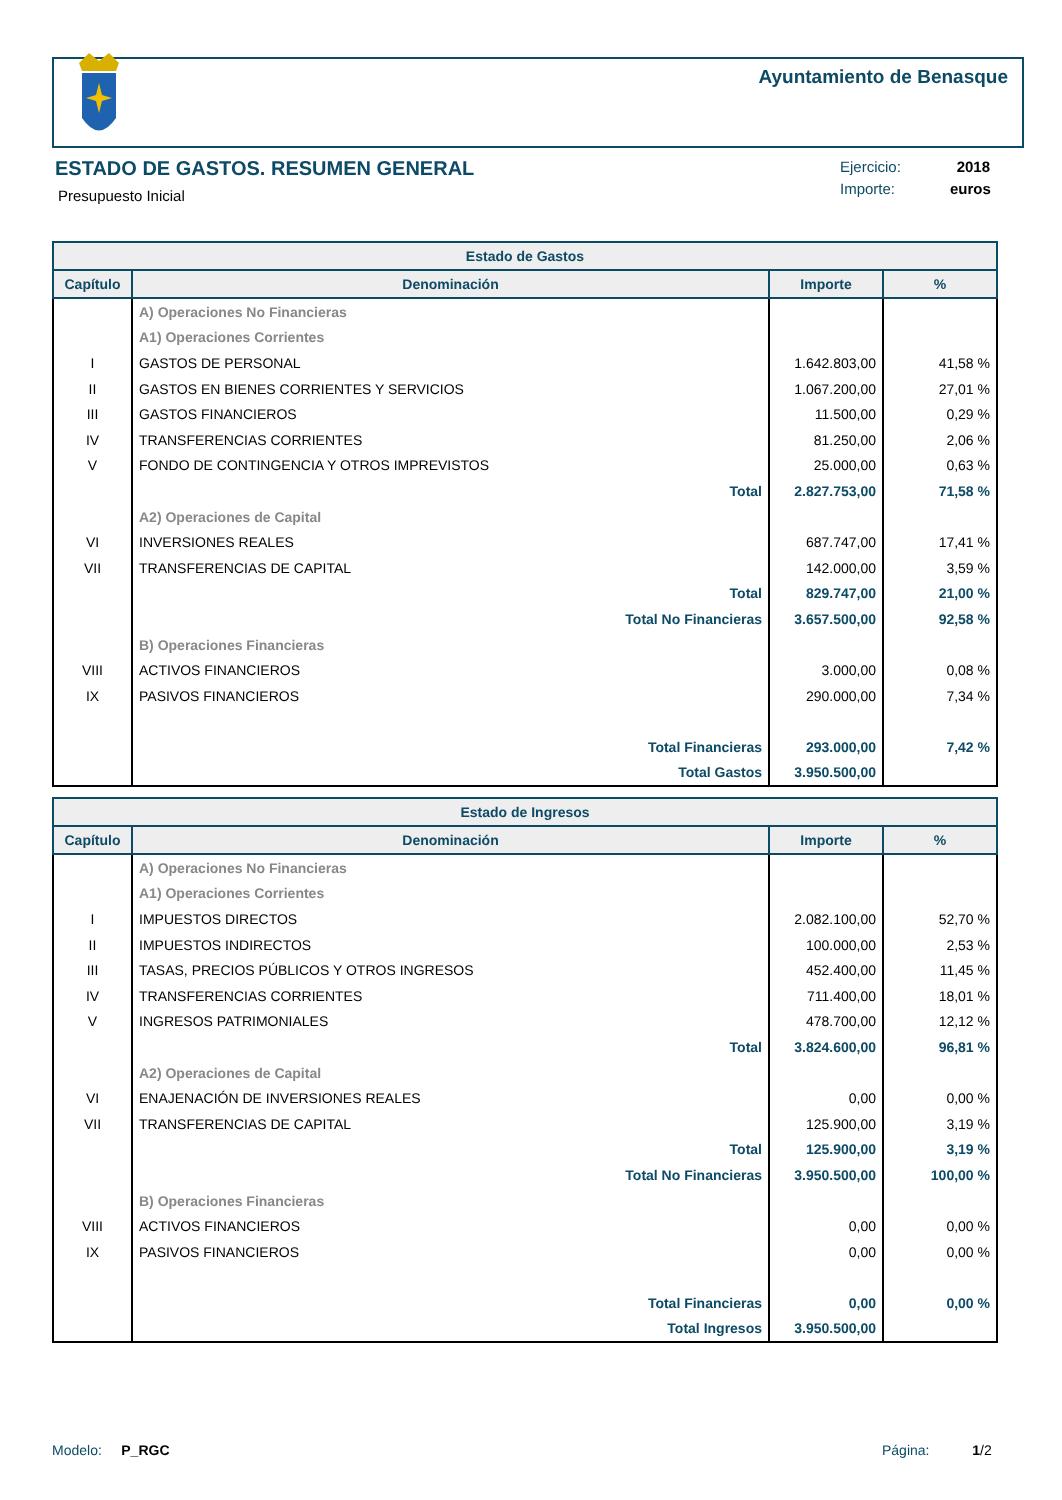Ayuntamiento de Benasque
ESTADO DE GASTOS. RESUMEN GENERAL
Presupuesto Inicial
Ejercicio: 2018
Importe: euros
| Estado de Gastos | | | |
| --- | --- | --- | --- |
| Capítulo | Denominación | Importe | % |
| | A) Operaciones No Financieras | | |
| | A1) Operaciones Corrientes | | |
| I | GASTOS DE PERSONAL | 1.642.803,00 | 41,58 % |
| II | GASTOS EN BIENES CORRIENTES Y SERVICIOS | 1.067.200,00 | 27,01 % |
| III | GASTOS FINANCIEROS | 11.500,00 | 0,29 % |
| IV | TRANSFERENCIAS CORRIENTES | 81.250,00 | 2,06 % |
| V | FONDO DE CONTINGENCIA Y OTROS IMPREVISTOS | 25.000,00 | 0,63 % |
| | Total | 2.827.753,00 | 71,58 % |
| | A2) Operaciones de Capital | | |
| VI | INVERSIONES REALES | 687.747,00 | 17,41 % |
| VII | TRANSFERENCIAS DE CAPITAL | 142.000,00 | 3,59 % |
| | Total | 829.747,00 | 21,00 % |
| | Total No Financieras | 3.657.500,00 | 92,58 % |
| | B) Operaciones Financieras | | |
| VIII | ACTIVOS FINANCIEROS | 3.000,00 | 0,08 % |
| IX | PASIVOS FINANCIEROS | 290.000,00 | 7,34 % |
| | Total Financieras | 293.000,00 | 7,42 % |
| | Total Gastos | 3.950.500,00 | |
| Estado de Ingresos | | | |
| --- | --- | --- | --- |
| Capítulo | Denominación | Importe | % |
| | A) Operaciones No Financieras | | |
| | A1) Operaciones Corrientes | | |
| I | IMPUESTOS DIRECTOS | 2.082.100,00 | 52,70 % |
| II | IMPUESTOS INDIRECTOS | 100.000,00 | 2,53 % |
| III | TASAS, PRECIOS PÚBLICOS Y OTROS INGRESOS | 452.400,00 | 11,45 % |
| IV | TRANSFERENCIAS CORRIENTES | 711.400,00 | 18,01 % |
| V | INGRESOS PATRIMONIALES | 478.700,00 | 12,12 % |
| | Total | 3.824.600,00 | 96,81 % |
| | A2) Operaciones de Capital | | |
| VI | ENAJENACIÓN DE INVERSIONES REALES | 0,00 | 0,00 % |
| VII | TRANSFERENCIAS DE CAPITAL | 125.900,00 | 3,19 % |
| | Total | 125.900,00 | 3,19 % |
| | Total No Financieras | 3.950.500,00 | 100,00 % |
| | B) Operaciones Financieras | | |
| VIII | ACTIVOS FINANCIEROS | 0,00 | 0,00 % |
| IX | PASIVOS FINANCIEROS | 0,00 | 0,00 % |
| | Total Financieras | 0,00 | 0,00 % |
| | Total Ingresos | 3.950.500,00 | |
Modelo: P_RGC Página: 1/2